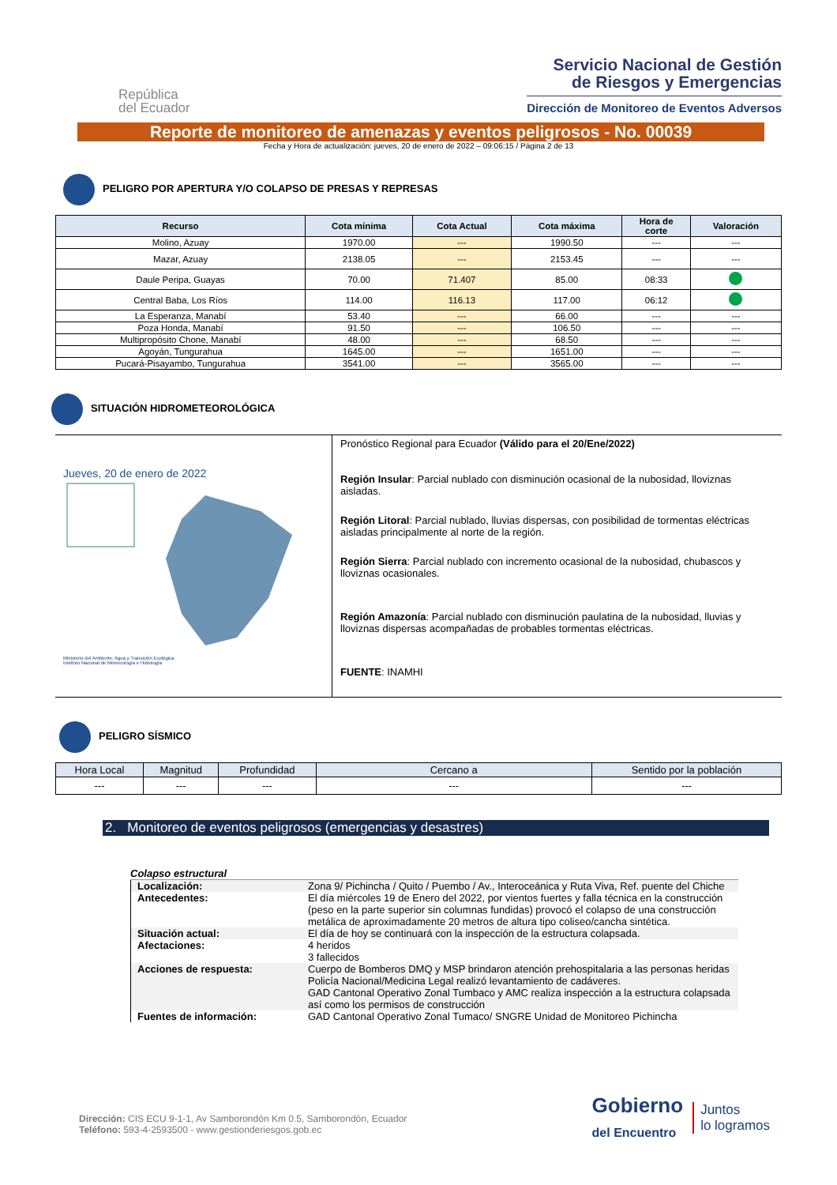República
del Ecuador
Servicio Nacional de Gestión
de Riesgos y Emergencias
Dirección de Monitoreo de Eventos Adversos
Reporte de monitoreo de amenazas y eventos peligrosos - No. 00039
Fecha y Hora de actualización: jueves, 20 de enero de 2022 – 09:06:15 / Página 2 de 13
PELIGRO POR APERTURA Y/O COLAPSO DE PRESAS Y REPRESAS
| Recurso | Cota mínima | Cota Actual | Cota máxima | Hora de corte | Valoración |
| --- | --- | --- | --- | --- | --- |
| Molino, Azuay | 1970.00 | --- | 1990.50 | --- | --- |
| Mazar, Azuay | 2138.05 | --- | 2153.45 | --- | --- |
| Daule Peripa, Guayas | 70.00 | 71.407 | 85.00 | 08:33 | |
| Central Baba, Los Ríos | 114.00 | 116.13 | 117.00 | 06:12 | |
| La Esperanza, Manabí | 53.40 | --- | 66.00 | --- | --- |
| Poza Honda, Manabí | 91.50 | --- | 106.50 | --- | --- |
| Multipropósito Chone, Manabí | 48.00 | --- | 68.50 | --- | --- |
| Agoyán, Tungurahua | 1645.00 | --- | 1651.00 | --- | --- |
| Pucará-Pisayambo, Tungurahua | 3541.00 | --- | 3565.00 | --- | --- |
SITUACIÓN HIDROMETEOROLÓGICA
Jueves, 20 de enero de 2022
Ministerio del Ambiente, Agua y Transición Ecológica
Instituto Nacional de Meteorología e Hidrología
Pronóstico Regional para Ecuador (Válido para el 20/Ene/2022)
Región Insular: Parcial nublado con disminución ocasional de la nubosidad, lloviznas aisladas.
Región Litoral: Parcial nublado, lluvias dispersas, con posibilidad de tormentas eléctricas aisladas principalmente al norte de la región.
Región Sierra: Parcial nublado con incremento ocasional de la nubosidad, chubascos y lloviznas ocasionales.
Región Amazonía: Parcial nublado con disminución paulatina de la nubosidad, lluvias y lloviznas dispersas acompañadas de probables tormentas eléctricas.
FUENTE: INAMHI
PELIGRO SÍSMICO
| Hora Local | Magnitud | Profundidad | Cercano a | Sentido por la población |
| --- | --- | --- | --- | --- |
| --- | --- | --- | --- | --- |
2. Monitoreo de eventos peligrosos (emergencias y desastres)
Colapso estructural
| Localización: | Zona 9/ Pichincha / Quito / Puembo / Av., Interoceánica y Ruta Viva, Ref. puente del Chiche |
| Antecedentes: | El día miércoles 19 de Enero del 2022, por vientos fuertes y falla técnica en la construcción (peso en la parte superior sin columnas fundidas) provocó el colapso de una construcción metálica de aproximadamente 20 metros de altura tipo coliseo/cancha sintética. |
| Situación actual: | El día de hoy se continuará con la inspección de la estructura colapsada. |
| Afectaciones: | 4 heridos 3 fallecidos |
| Acciones de respuesta: | Cuerpo de Bomberos DMQ y MSP brindaron atención prehospitalaria a las personas heridas Policía Nacional/Medicina Legal realizó levantamiento de cadáveres. GAD Cantonal Operativo Zonal Tumbaco y AMC realiza inspección a la estructura colapsada así como los permisos de construcción |
| Fuentes de información: | GAD Cantonal Operativo Zonal Tumaco/ SNGRE Unidad de Monitoreo Pichincha |
Dirección: CIS ECU 9-1-1, Av Samborondón Km 0.5, Samborondón, Ecuador
Teléfono: 593-4-2593500 - www.gestionderiesgos.gob.ec
Gobierno
del Encuentro
Juntos
lo logramos